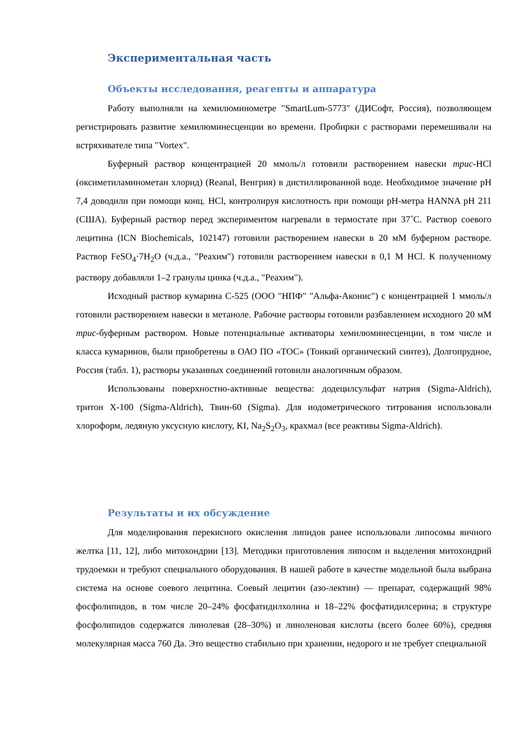Экспериментальная часть
Объекты исследования, реагенты и аппаратура
Работу выполняли на хемилюминометре "SmartLum-5773" (ДИСофт, Россия), позволяющем регистрировать развитие хемилюминесценции во времени. Пробирки с растворами перемешивали на встряхивателе типа "Vortex".
Буферный раствор концентрацией 20 ммоль/л готовили растворением навески трис-HCl (оксиметиламинометан хлорид) (Reanal, Венгрия) в дистиллированной воде. Необходимое значение pH 7,4 доводили при помощи конц. HCl, контролируя кислотность при помощи pH-метра HANNA pH 211 (США). Буферный раствор перед экспериментом нагревали в термостате при 37˚С. Раствор соевого лецитина (ICN Biochemicals, 102147) готовили растворением навески в 20 мМ буферном растворе. Раствор FeSO<sub>4</sub>·7H<sub>2</sub>O (ч.д.а., "Реахим") готовили растворением навески в 0,1 М HCl. К полученному раствору добавляли 1–2 гранулы цинка (ч.д.а., "Реахим").
Исходный раствор кумарина С-525 (ООО "НПФ" "Альфа-Аконис") с концентрацией 1 ммоль/л готовили растворением навески в метаноле. Рабочие растворы готовили разбавлением исходного 20 мМ трис-буферным раствором. Новые потенциальные активаторы хемилюминесценции, в том числе и класса кумаринов, были приобретены в ОАО ПО «ТОС» (Тонкий органический синтез), Долгопрудное, Россия (табл. 1), растворы указанных соединений готовили аналогичным образом.
Использованы поверхностно-активные вещества: додецилсульфат натрия (Sigma-Aldrich), тритон X-100 (Sigma-Aldrich), Твин-60 (Sigma). Для иодометрического титрования использовали хлороформ, ледяную уксусную кислоту, KI, Na<sub>2</sub>S<sub>2</sub>O<sub>3</sub>, крахмал (все реактивы Sigma-Aldrich).
Результаты и их обсуждение
Для моделирования перекисного окисления липидов ранее использовали липосомы яичного желтка [11, 12], либо митохондрии [13]. Методики приготовления липосом и выделения митохондрий трудоемки и требуют специального оборудования. В нашей работе в качестве модельной была выбрана система на основе соевого лецитина. Соевый лецитин (азо-лектин) — препарат, содержащий 98% фосфолипидов, в том числе 20–24% фосфатидилхолина и 18–22% фосфатидилсерина; в структуре фосфолипидов содержатся линолевая (28–30%) и линоленовая кислоты (всего более 60%), средняя молекулярная масса 760 Да. Это вещество стабильно при хранении, недорого и не требует специальной